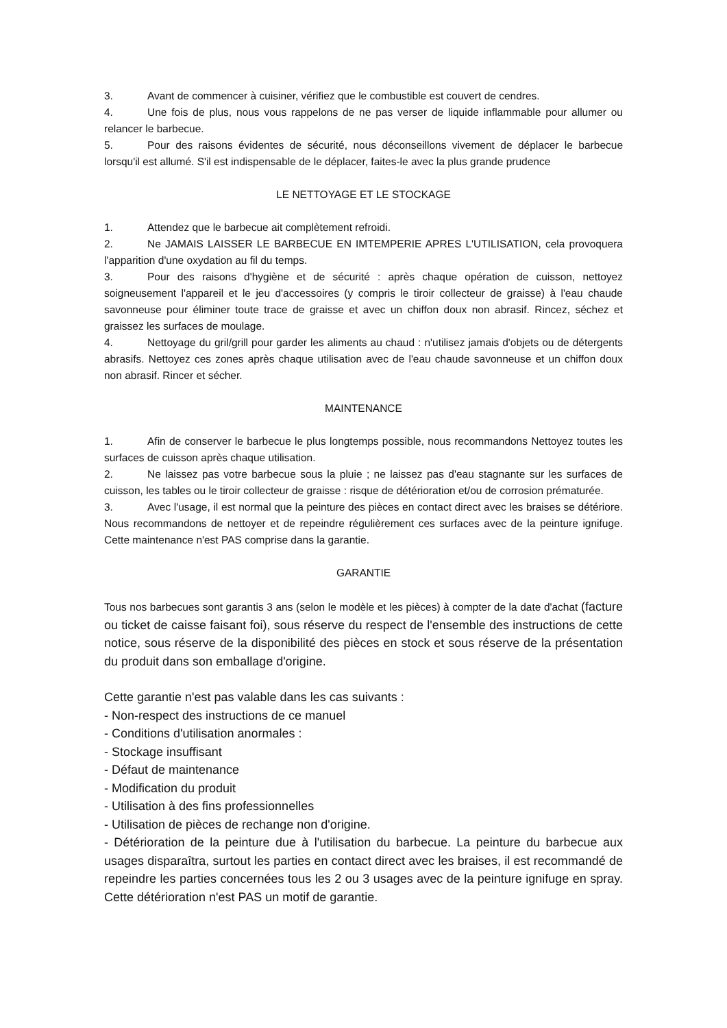3. Avant de commencer à cuisiner, vérifiez que le combustible est couvert de cendres.
4. Une fois de plus, nous vous rappelons de ne pas verser de liquide inflammable pour allumer ou relancer le barbecue.
5. Pour des raisons évidentes de sécurité, nous déconseillons vivement de déplacer le barbecue lorsqu'il est allumé. S'il est indispensable de le déplacer, faites-le avec la plus grande prudence
LE NETTOYAGE ET LE STOCKAGE
1. Attendez que le barbecue ait complètement refroidi.
2. Ne JAMAIS LAISSER LE BARBECUE EN IMTEMPERIE APRES L'UTILISATION, cela provoquera l'apparition d'une oxydation au fil du temps.
3. Pour des raisons d'hygiène et de sécurité : après chaque opération de cuisson, nettoyez soigneusement l'appareil et le jeu d'accessoires (y compris le tiroir collecteur de graisse) à l'eau chaude savonneuse pour éliminer toute trace de graisse et avec un chiffon doux non abrasif. Rincez, séchez et graissez les surfaces de moulage.
4. Nettoyage du gril/grill pour garder les aliments au chaud : n'utilisez jamais d'objets ou de détergents abrasifs. Nettoyez ces zones après chaque utilisation avec de l'eau chaude savonneuse et un chiffon doux non abrasif. Rincer et sécher.
MAINTENANCE
1. Afin de conserver le barbecue le plus longtemps possible, nous recommandons Nettoyez toutes les surfaces de cuisson après chaque utilisation.
2. Ne laissez pas votre barbecue sous la pluie ; ne laissez pas d'eau stagnante sur les surfaces de cuisson, les tables ou le tiroir collecteur de graisse : risque de détérioration et/ou de corrosion prématurée.
3. Avec l'usage, il est normal que la peinture des pièces en contact direct avec les braises se détériore. Nous recommandons de nettoyer et de repeindre régulièrement ces surfaces avec de la peinture ignifuge. Cette maintenance n'est PAS comprise dans la garantie.
GARANTIE
Tous nos barbecues sont garantis 3 ans (selon le modèle et les pièces) à compter de la date d'achat (facture ou ticket de caisse faisant foi), sous réserve du respect de l'ensemble des instructions de cette notice, sous réserve de la disponibilité des pièces en stock et sous réserve de la présentation du produit dans son emballage d'origine.
Cette garantie n'est pas valable dans les cas suivants :
- Non-respect des instructions de ce manuel
- Conditions d'utilisation anormales :
- Stockage insuffisant
- Défaut de maintenance
- Modification du produit
- Utilisation à des fins professionnelles
- Utilisation de pièces de rechange non d'origine.
- Détérioration de la peinture due à l'utilisation du barbecue. La peinture du barbecue aux usages disparaîtra, surtout les parties en contact direct avec les braises, il est recommandé de repeindre les parties concernées tous les 2 ou 3 usages avec de la peinture ignifuge en spray. Cette détérioration n'est PAS un motif de garantie.